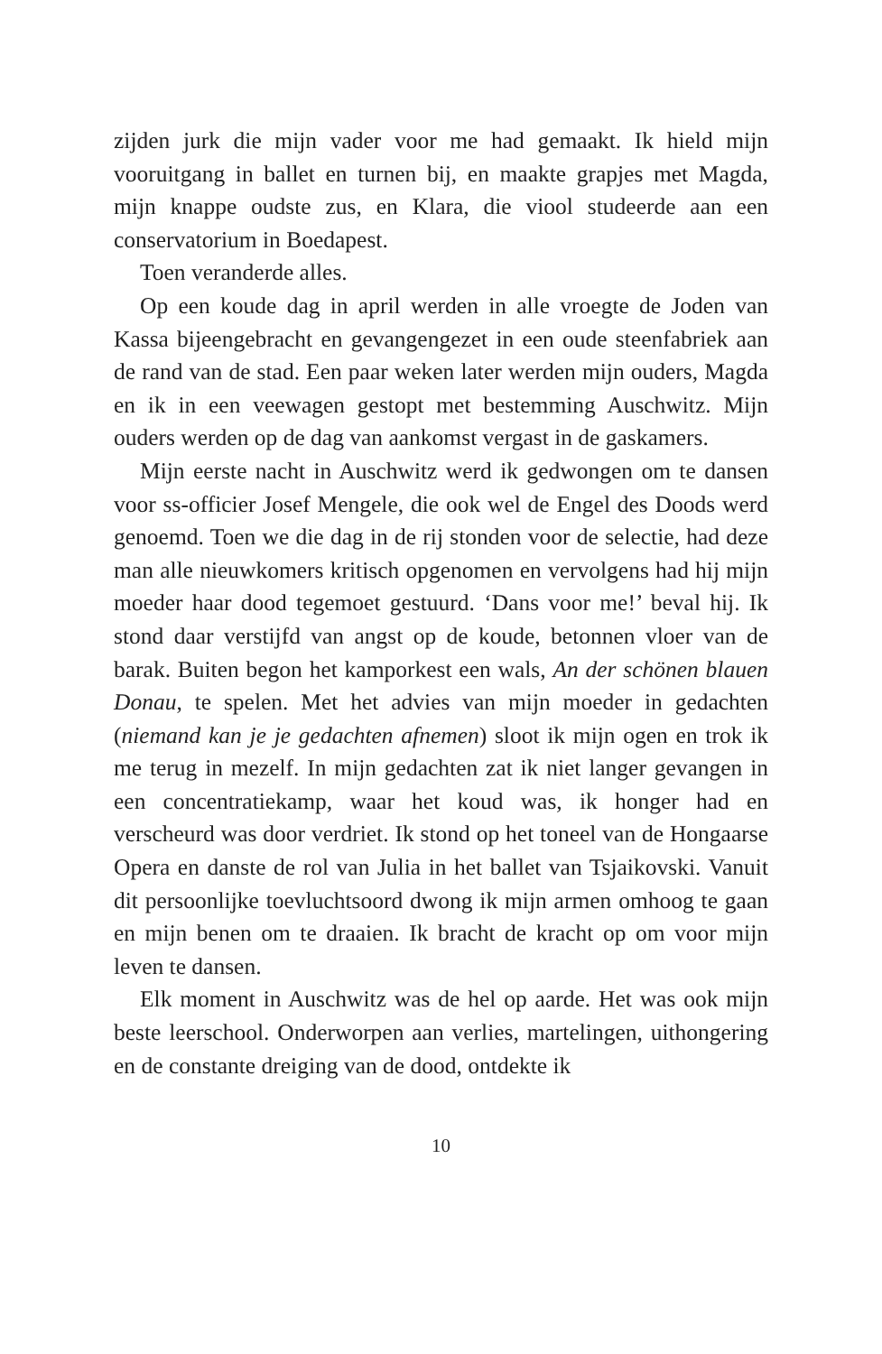zijden jurk die mijn vader voor me had gemaakt. Ik hield mijn vooruitgang in ballet en turnen bij, en maakte grapjes met Magda, mijn knappe oudste zus, en Klara, die viool studeerde aan een conservatorium in Boedapest.
Toen veranderde alles.
Op een koude dag in april werden in alle vroegte de Joden van Kassa bijeengebracht en gevangengezet in een oude steenfabriek aan de rand van de stad. Een paar weken later werden mijn ouders, Magda en ik in een veewagen gestopt met bestemming Auschwitz. Mijn ouders werden op de dag van aankomst vergast in de gaskamers.
Mijn eerste nacht in Auschwitz werd ik gedwongen om te dansen voor ss-officier Josef Mengele, die ook wel de Engel des Doods werd genoemd. Toen we die dag in de rij stonden voor de selectie, had deze man alle nieuwkomers kritisch opgenomen en vervolgens had hij mijn moeder haar dood tegemoet gestuurd. ‘Dans voor me!’ beval hij. Ik stond daar verstijfd van angst op de koude, betonnen vloer van de barak. Buiten begon het kamporkest een wals, An der schönen blauen Donau, te spelen. Met het advies van mijn moeder in gedachten (niemand kan je je gedachten afnemen) sloot ik mijn ogen en trok ik me terug in mezelf. In mijn gedachten zat ik niet langer gevangen in een concentratiekamp, waar het koud was, ik honger had en verscheurd was door verdriet. Ik stond op het toneel van de Hongaarse Opera en danste de rol van Julia in het ballet van Tsjaikovski. Vanuit dit persoonlijke toevluchtsoord dwong ik mijn armen omhoog te gaan en mijn benen om te draaien. Ik bracht de kracht op om voor mijn leven te dansen.
Elk moment in Auschwitz was de hel op aarde. Het was ook mijn beste leerschool. Onderworpen aan verlies, martelingen, uithongering en de constante dreiging van de dood, ontdekte ik
10